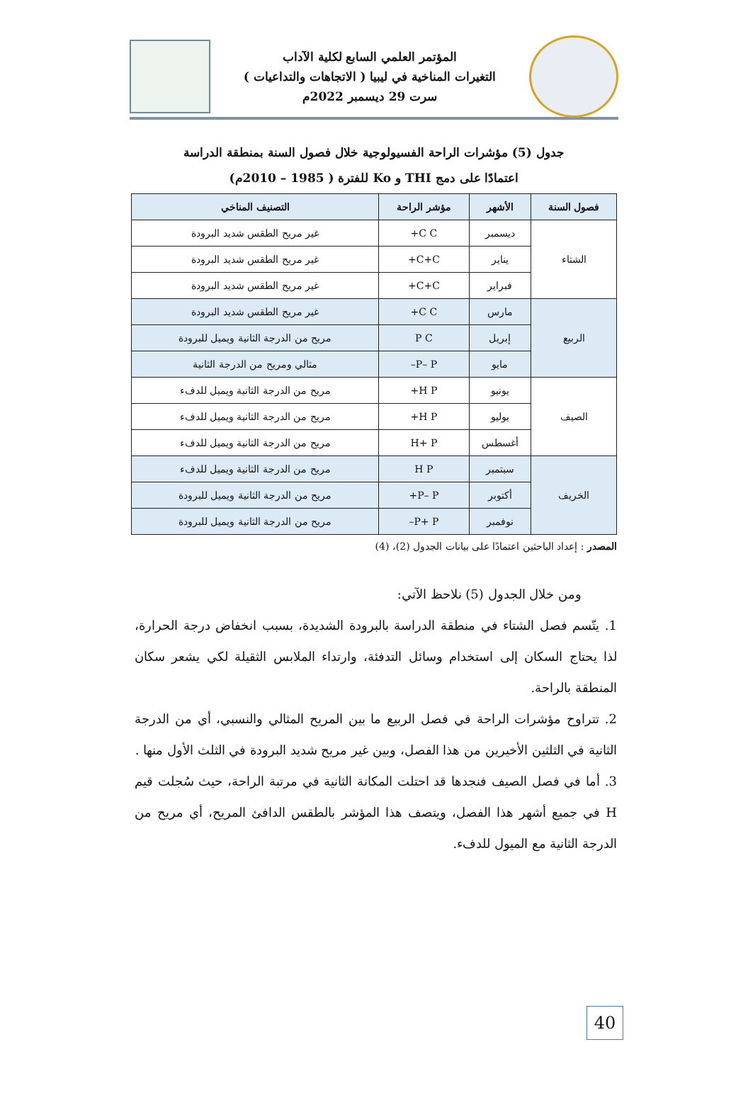المؤتمر العلمي السابع لكلية الآداب
التغيرات المناخية في ليبيا ( الاتجاهات والتداعيات )
سرت 29 ديسمبر 2022م
جدول (5) مؤشرات الراحة الفسيولوجية خلال فصول السنة بمنطقة الدراسة
اعتمادًا على دمج THI و Ko للفترة ( 1985 – 2010م)
| فصول السنة | الأشهر | مؤشر الراحة | التصنيف المناخي |
| --- | --- | --- | --- |
| الشتاء | ديسمبر | C C+ | غير مريح الطقس شديد البرودة |
| | يناير | C+C+ | غير مريح الطقس شديد البرودة |
| | فبراير | C+C+ | غير مريح الطقس شديد البرودة |
| الربيع | مارس | C C+ | غير مريح الطقس شديد البرودة |
| | إبريل | P C | مريح من الدرجة الثانية ويميل للبرودة |
| | مايو | P– P– | مثالي ومريح من الدرجة الثانية |
| الصيف | يونيو | H P+ | مريح من الدرجة الثانية ويميل للدفء |
| | يوليو | H P+ | مريح من الدرجة الثانية ويميل للدفء |
| | أغسطس | H+ P | مريح من الدرجة الثانية ويميل للدفء |
| الخريف | سبتمبر | H P | مريح من الدرجة الثانية ويميل للدفء |
| | أكتوبر | P– P+ | مريح من الدرجة الثانية ويميل للبرودة |
| | نوفمبر | P+ P– | مريح من الدرجة الثانية ويميل للبرودة |
المصدر : إعداد الباحثين اعتمادًا على بيانات الجدول (2)، (4)
ومن خلال الجدول (5) نلاحظ الآتي:
1. يتّسم فصل الشتاء في منطقة الدراسة بالبرودة الشديدة، بسبب انخفاض درجة الحرارة، لذا يحتاج السكان إلى استخدام وسائل التدفئة، وارتداء الملابس الثقيلة لكي يشعر سكان المنطقة بالراحة.
2. تتراوح مؤشرات الراحة في فصل الربيع ما بين المريح المثالي والنسبي، أي من الدرجة الثانية في الثلثين الأخيرين من هذا الفصل، وبين غير مريح شديد البرودة في الثلث الأول منها .
3. أما في فصل الصيف فنجدها قد احتلت المكانة الثانية في مرتبة الراحة، حيث سُجلت قيم H في جميع أشهر هذا الفصل، ويتصف هذا المؤشر بالطقس الدافئ المريح، أي مريح من الدرجة الثانية مع الميول للدفء.
40